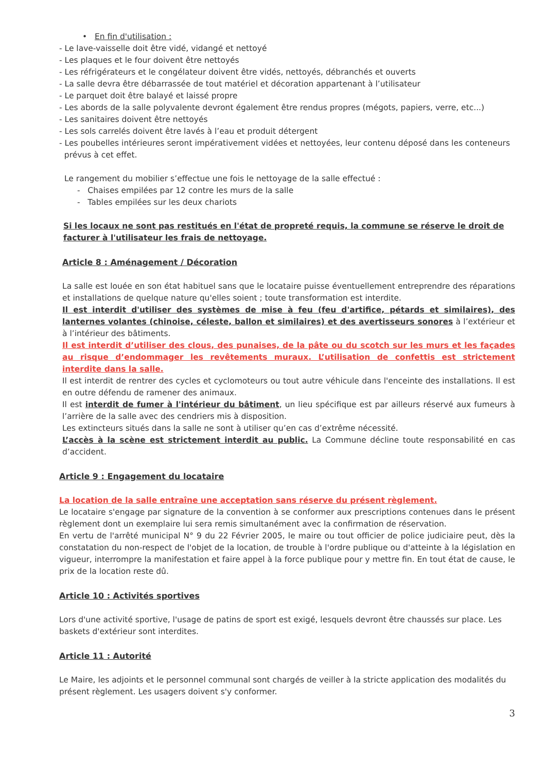• En fin d'utilisation :
- Le lave-vaisselle doit être vidé, vidangé et nettoyé
- Les plaques et le four doivent être nettoyés
- Les réfrigérateurs et le congélateur doivent être vidés, nettoyés, débranchés et ouverts
- La salle devra être débarrassée de tout matériel et décoration appartenant à l’utilisateur
- Le parquet doit être balayé et laissé propre
- Les abords de la salle polyvalente devront également être rendus propres (mégots, papiers, verre, etc...)
- Les sanitaires doivent être nettoyés
- Les sols carrelés doivent être lavés à l’eau et produit détergent
- Les poubelles intérieures seront impérativement vidées et nettoyées, leur contenu déposé dans les conteneurs
prévus à cet effet.
Le rangement du mobilier s’effectue une fois le nettoyage de la salle effectué :
- Chaises empilées par 12 contre les murs de la salle
- Tables empilées sur les deux chariots
Si les locaux ne sont pas restitués en l'état de propreté requis, la commune se réserve le droit de facturer à l'utilisateur les frais de nettoyage.
Article 8 : Aménagement / Décoration
La salle est louée en son état habituel sans que le locataire puisse éventuellement entreprendre des réparations et installations de quelque nature qu'elles soient ; toute transformation est interdite.
Il est interdit d'utiliser des systèmes de mise à feu (feu d'artifice, pétards et similaires), des lanternes volantes (chinoise, céleste, ballon et similaires) et des avertisseurs sonores à l’extérieur et à l’intérieur des bâtiments.
Il est interdit d’utiliser des clous, des punaises, de la pâte ou du scotch sur les murs et les façades au risque d’endommager les revêtements muraux. L’utilisation de confettis est strictement interdite dans la salle.
Il est interdit de rentrer des cycles et cyclomoteurs ou tout autre véhicule dans l'enceinte des installations. Il est en outre défendu de ramener des animaux.
Il est interdit de fumer à l'intérieur du bâtiment, un lieu spécifique est par ailleurs réservé aux fumeurs à l’arrière de la salle avec des cendriers mis à disposition.
Les extincteurs situés dans la salle ne sont à utiliser qu’en cas d’extrême nécessité.
L’accès à la scène est strictement interdit au public. La Commune décline toute responsabilité en cas d’accident.
Article 9 : Engagement du locataire
La location de la salle entraîne une acceptation sans réserve du présent règlement.
Le locataire s'engage par signature de la convention à se conformer aux prescriptions contenues dans le présent règlement dont un exemplaire lui sera remis simultanément avec la confirmation de réservation.
En vertu de l'arrêté municipal N° 9 du 22 Février 2005, le maire ou tout officier de police judiciaire peut, dès la constatation du non-respect de l'objet de la location, de trouble à l'ordre publique ou d'atteinte à la législation en vigueur, interrompre la manifestation et faire appel à la force publique pour y mettre fin. En tout état de cause, le prix de la location reste dû.
Article 10 : Activités sportives
Lors d'une activité sportive, l'usage de patins de sport est exigé, lesquels devront être chaussés sur place. Les baskets d'extérieur sont interdites.
Article 11 : Autorité
Le Maire, les adjoints et le personnel communal sont chargés de veiller à la stricte application des modalités du présent règlement. Les usagers doivent s'y conformer.
3